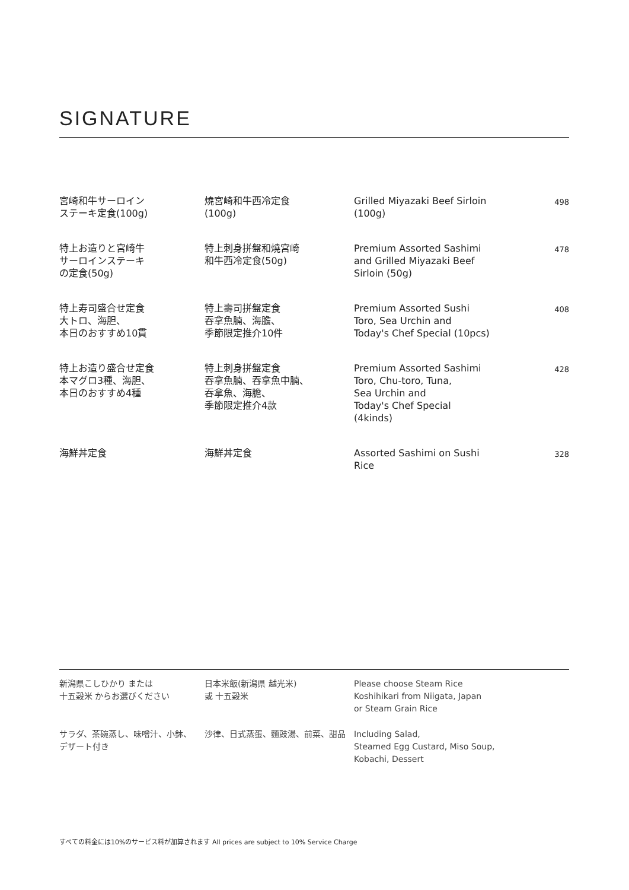SIGNATURE
| 宮崎和牛サーロイン ステーキ定食(100g) | 燒宮崎和牛西冷定食 (100g) | Grilled Miyazaki Beef Sirloin (100g) | 498 |
| 特上お造りと宮崎牛 サーロインステーキ の定食(50g) | 特上刺身拼盤和燒宮崎 和牛西冷定食(50g) | Premium Assorted Sashimi and Grilled Miyazaki Beef Sirloin (50g) | 478 |
| 特上寿司盛合せ定食 大トロ、海胆、 本日のおすすめ10貫 | 特上壽司拼盤定食 吞拿魚腩、海膽、 季節限定推介10件 | Premium Assorted Sushi Toro, Sea Urchin and Today's Chef Special (10pcs) | 408 |
| 特上お造り盛合せ定食 本マグロ3種、海胆、 本日のおすすめ4種 | 特上刺身拼盤定食 吞拿魚腩、吞拿魚中腩、 吞拿魚、海膽、 季節限定推介4款 | Premium Assorted Sashimi Toro, Chu-toro, Tuna, Sea Urchin and Today's Chef Special (4kinds) | 428 |
| 海鮮丼定食 | 海鮮丼定食 | Assorted Sashimi on Sushi Rice | 328 |
| 新潟県こしひかり または 十五穀米 からお選びください | 日本米飯(新潟県 越光米) 或 十五穀米 | Please choose Steam Rice Koshihikari from Niigata, Japan or Steam Grain Rice |
| サラダ、茶碗蒸し、味噌汁、小鉢、 デザート付き | 沙律、日式蒸蛋、麵豉湯、前菜、甜品 | Including Salad, Steamed Egg Custard, Miso Soup, Kobachi, Dessert |
すべての料金には10%のサービス料が加算されます All prices are subject to 10% Service Charge